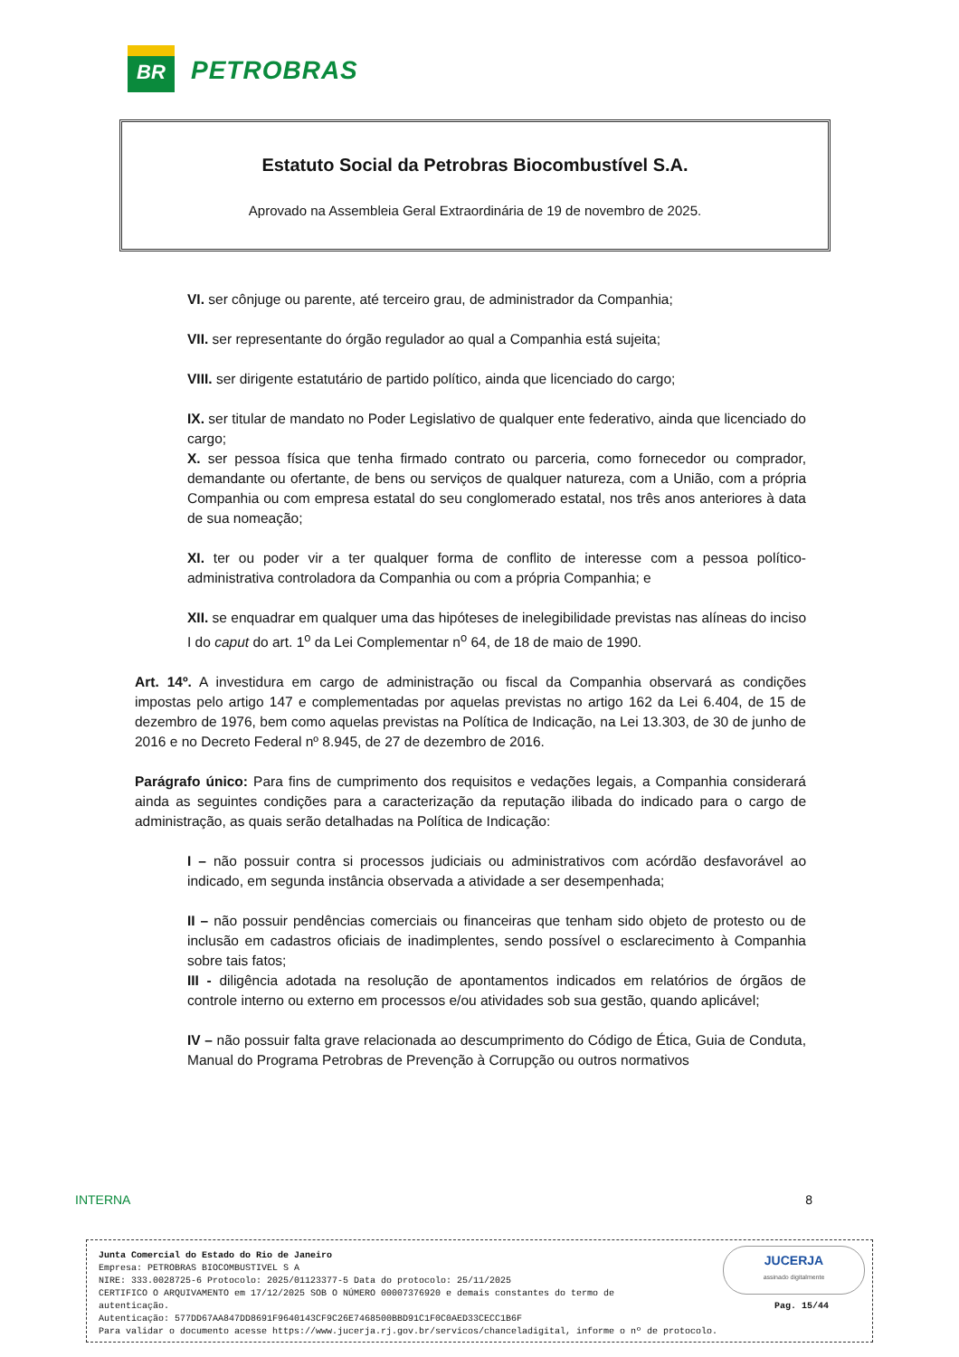BR
PETROBRAS
Estatuto Social da Petrobras Biocombustível S.A.
Aprovado na Assembleia Geral Extraordinária de 19 de novembro de 2025.
VI. ser cônjuge ou parente, até terceiro grau, de administrador da Companhia;
VII. ser representante do órgão regulador ao qual a Companhia está sujeita;
VIII. ser dirigente estatutário de partido político, ainda que licenciado do cargo;
IX. ser titular de mandato no Poder Legislativo de qualquer ente federativo, ainda que licenciado do cargo;
X. ser pessoa física que tenha firmado contrato ou parceria, como fornecedor ou comprador, demandante ou ofertante, de bens ou serviços de qualquer natureza, com a União, com a própria Companhia ou com empresa estatal do seu conglomerado estatal, nos três anos anteriores à data de sua nomeação;
XI. ter ou poder vir a ter qualquer forma de conflito de interesse com a pessoa político-administrativa controladora da Companhia ou com a própria Companhia; e
XII. se enquadrar em qualquer uma das hipóteses de inelegibilidade previstas nas alíneas do inciso I do caput do art. 1<sup>o</sup> da Lei Complementar n<sup>o</sup> 64, de 18 de maio de 1990.
Art. 14º. A investidura em cargo de administração ou fiscal da Companhia observará as condições impostas pelo artigo 147 e complementadas por aquelas previstas no artigo 162 da Lei 6.404, de 15 de dezembro de 1976, bem como aquelas previstas na Política de Indicação, na Lei 13.303, de 30 de junho de 2016 e no Decreto Federal nº 8.945, de 27 de dezembro de 2016.
Parágrafo único: Para fins de cumprimento dos requisitos e vedações legais, a Companhia considerará ainda as seguintes condições para a caracterização da reputação ilibada do indicado para o cargo de administração, as quais serão detalhadas na Política de Indicação:
I – não possuir contra si processos judiciais ou administrativos com acórdão desfavorável ao indicado, em segunda instância observada a atividade a ser desempenhada;
II – não possuir pendências comerciais ou financeiras que tenham sido objeto de protesto ou de inclusão em cadastros oficiais de inadimplentes, sendo possível o esclarecimento à Companhia sobre tais fatos;
III - diligência adotada na resolução de apontamentos indicados em relatórios de órgãos de controle interno ou externo em processos e/ou atividades sob sua gestão, quando aplicável;
IV – não possuir falta grave relacionada ao descumprimento do Código de Ética, Guia de Conduta, Manual do Programa Petrobras de Prevenção à Corrupção ou outros normativos
INTERNA 8
Junta Comercial do Estado do Rio de Janeiro
Empresa: PETROBRAS BIOCOMBUSTIVEL S A
NIRE: 333.0028725-6 Protocolo: 2025/01123377-5 Data do protocolo: 25/11/2025
CERTIFICO O ARQUIVAMENTO em 17/12/2025 SOB O NÚMERO 00007376920 e demais constantes do termo de
autenticação.
Autenticação: 577DD67AA847DD8691F9640143CF9C26E7468500BBD91C1F0C0AED33CECC1B6F
Para validar o documento acesse https://www.jucerja.rj.gov.br/servicos/chanceladigital, informe o nº de protocolo.
JUCERJA
assinado digitalmente
Pag. 15/44